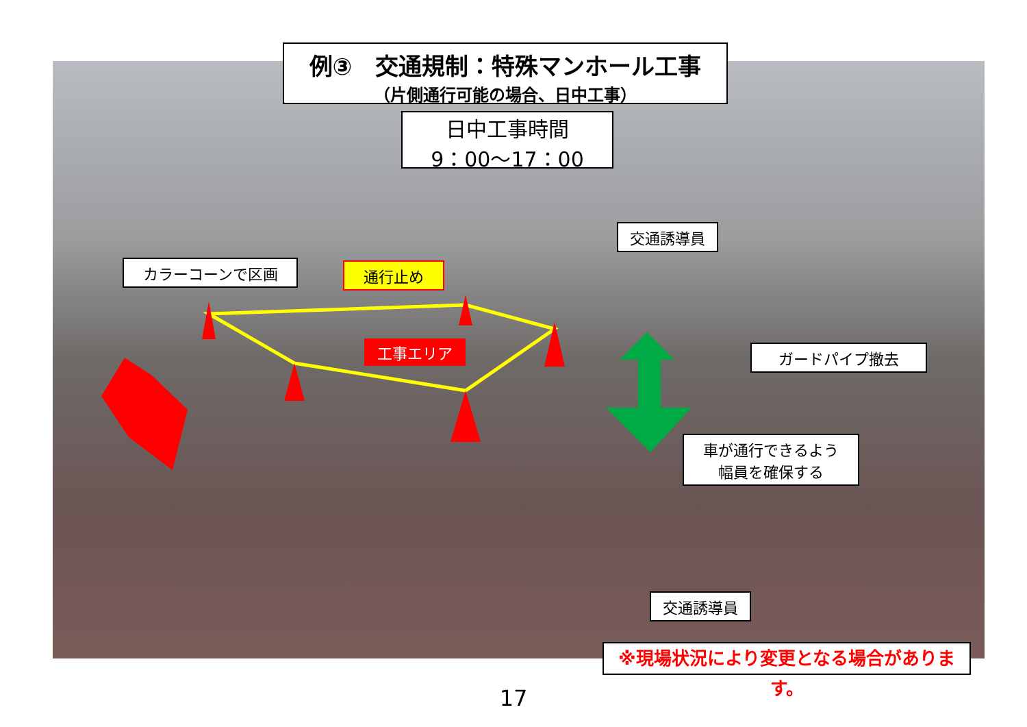例③　交通規制：特殊マンホール工事
（片側通行可能の場合、日中工事）
日中工事時間
9：00〜17：00
カラーコーンで区画 通行止め
交通誘導員
工事エリア ガードパイプ撤去
車が通行できるよう
幅員を確保する
交通誘導員
※現場状況により変更となる場合があります。
17